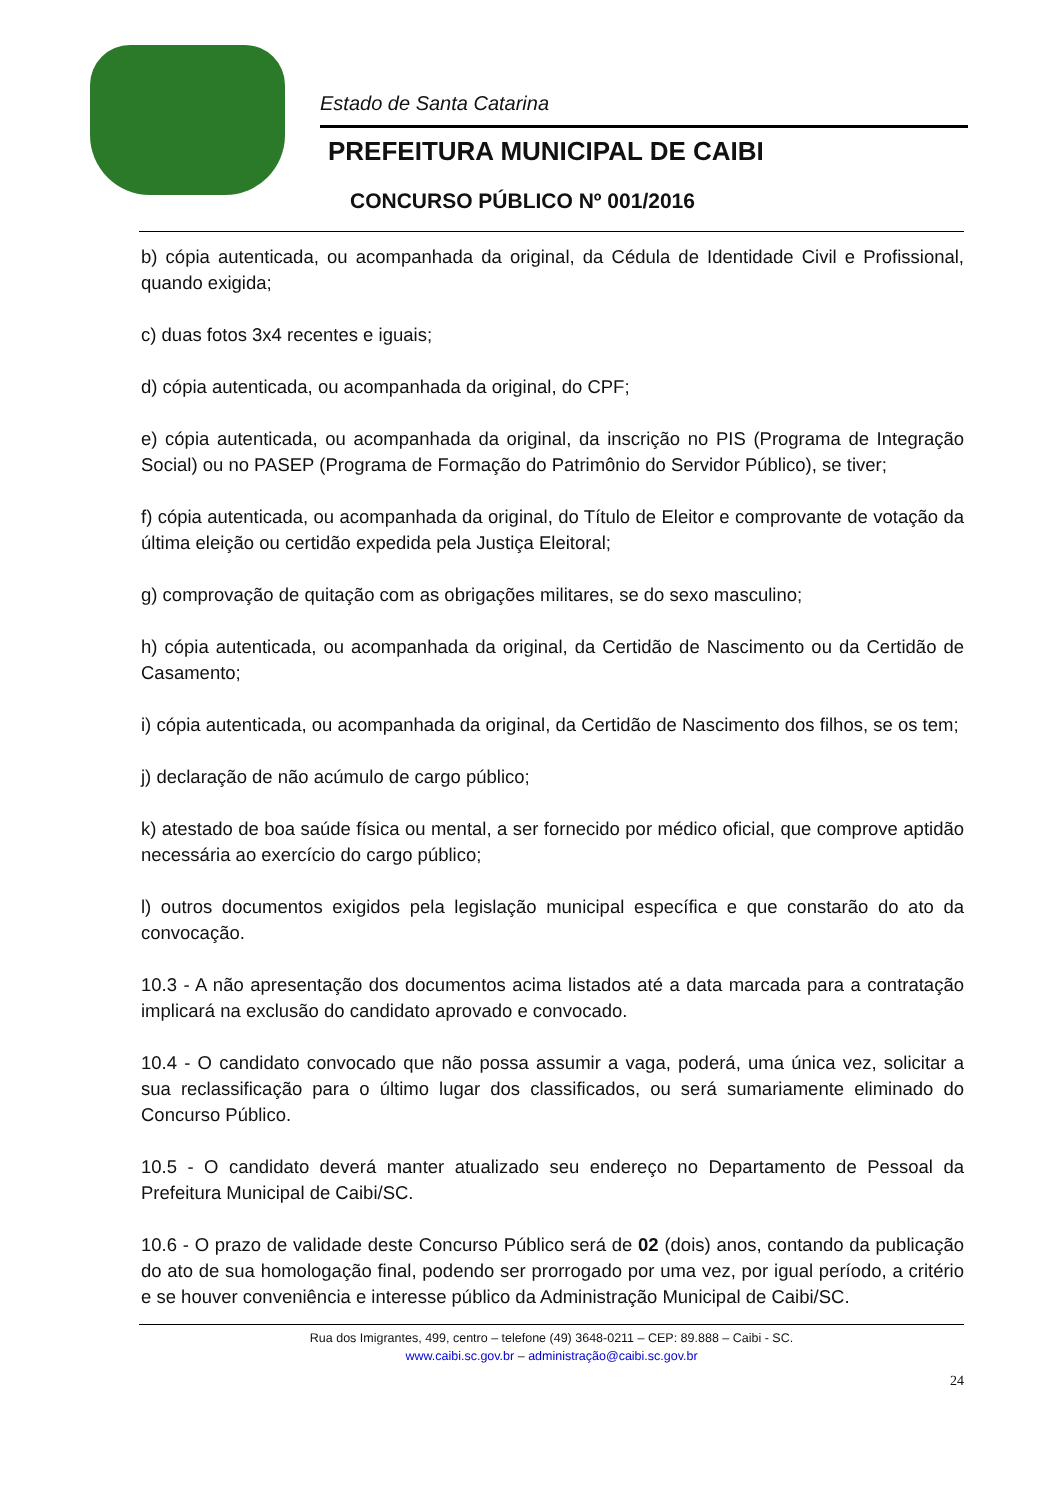Estado de Santa Catarina
PREFEITURA MUNICIPAL DE CAIBI
CONCURSO PÚBLICO Nº 001/2016
b) cópia autenticada, ou acompanhada da original, da Cédula de Identidade Civil e Profissional, quando exigida;
c) duas fotos 3x4 recentes e iguais;
d) cópia autenticada, ou acompanhada da original, do CPF;
e) cópia autenticada, ou acompanhada da original, da inscrição no PIS (Programa de Integração Social) ou no PASEP (Programa de Formação do Patrimônio do Servidor Público), se tiver;
f) cópia autenticada, ou acompanhada da original, do Título de Eleitor e comprovante de votação da última eleição ou certidão expedida pela Justiça Eleitoral;
g) comprovação de quitação com as obrigações militares, se do sexo masculino;
h) cópia autenticada, ou acompanhada da original, da Certidão de Nascimento ou da Certidão de Casamento;
i) cópia autenticada, ou acompanhada da original, da Certidão de Nascimento dos filhos, se os tem;
j) declaração de não acúmulo de cargo público;
k) atestado de boa saúde física ou mental, a ser fornecido por médico oficial, que comprove aptidão necessária ao exercício do cargo público;
l) outros documentos exigidos pela legislação municipal específica e que constarão do ato da convocação.
10.3 - A não apresentação dos documentos acima listados até a data marcada para a contratação implicará na exclusão do candidato aprovado e convocado.
10.4 - O candidato convocado que não possa assumir a vaga, poderá, uma única vez, solicitar a sua reclassificação para o último lugar dos classificados, ou será sumariamente eliminado do Concurso Público.
10.5 - O candidato deverá manter atualizado seu endereço no Departamento de Pessoal da Prefeitura Municipal de Caibi/SC.
10.6 - O prazo de validade deste Concurso Público será de 02 (dois) anos, contando da publicação do ato de sua homologação final, podendo ser prorrogado por uma vez, por igual período, a critério e se houver conveniência e interesse público da Administração Municipal de Caibi/SC.
Rua dos Imigrantes, 499, centro – telefone (49) 3648-0211 – CEP: 89.888 – Caibi - SC.
www.caibi.sc.gov.br – administração@caibi.sc.gov.br
24